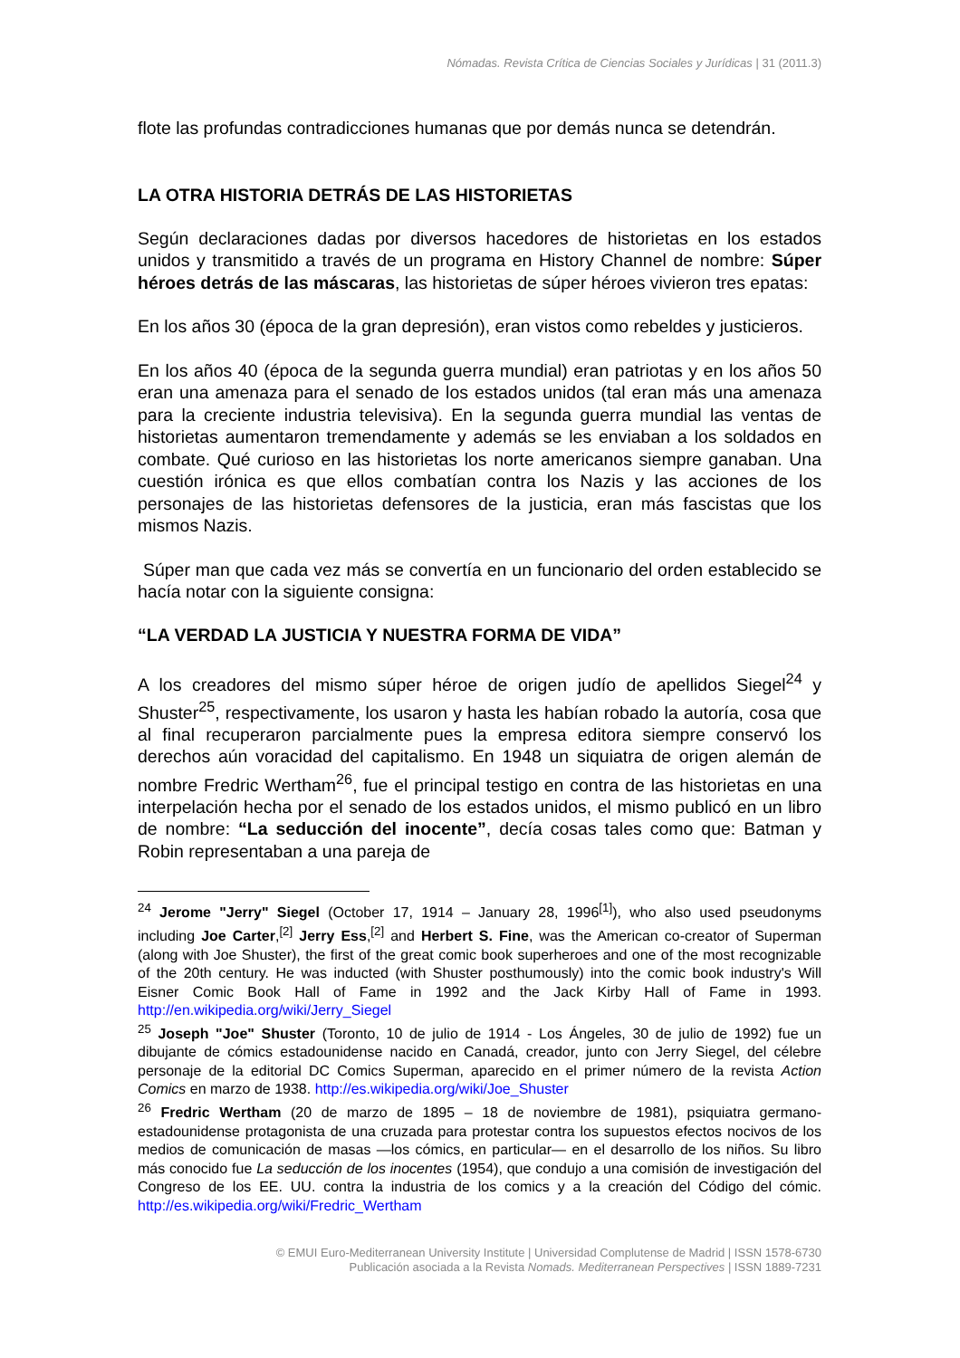Nómadas. Revista Crítica de Ciencias Sociales y Jurídicas | 31 (2011.3)
flote las profundas contradicciones humanas que por demás nunca se detendrán.
LA OTRA HISTORIA DETRÁS DE LAS HISTORIETAS
Según declaraciones dadas por diversos hacedores de historietas en los estados unidos y transmitido a través de un programa en History Channel de nombre: Súper héroes detrás de las máscaras, las historietas de súper héroes vivieron tres epatas:
En los años 30 (época de la gran depresión), eran vistos como rebeldes y justicieros.
En los años 40 (época de la segunda guerra mundial) eran patriotas y en los años 50 eran una amenaza para el senado de los estados unidos (tal eran más una amenaza para la creciente industria televisiva). En la segunda guerra mundial las ventas de historietas aumentaron tremendamente y además se les enviaban a los soldados en combate. Qué curioso en las historietas los norte americanos siempre ganaban. Una cuestión irónica es que ellos combatían contra los Nazis y las acciones de los personajes de las historietas defensores de la justicia, eran más fascistas que los mismos Nazis.
Súper man que cada vez más se convertía en un funcionario del orden establecido se hacía notar con la siguiente consigna:
“LA VERDAD LA JUSTICIA Y NUESTRA FORMA DE VIDA”
A los creadores del mismo súper héroe de origen judío de apellidos Siegel<sup>24</sup> y Shuster<sup>25</sup>, respectivamente, los usaron y hasta les habían robado la autoría, cosa que al final recuperaron parcialmente pues la empresa editora siempre conservó los derechos aún voracidad del capitalismo. En 1948 un siquiatra de origen alemán de nombre Fredric Wertham<sup>26</sup>, fue el principal testigo en contra de las historietas en una interpelación hecha por el senado de los estados unidos, el mismo publicó en un libro de nombre: “La seducción del inocente”, decía cosas tales como que: Batman y Robin representaban a una pareja de
<sup>24</sup> Jerome "Jerry" Siegel (October 17, 1914 – January 28, 1996<sup>[1]</sup>), who also used pseudonyms including Joe Carter,<sup>[2]</sup> Jerry Ess,<sup>[2]</sup> and Herbert S. Fine, was the American co-creator of Superman (along with Joe Shuster), the first of the great comic book superheroes and one of the most recognizable of the 20th century. He was inducted (with Shuster posthumously) into the comic book industry's Will Eisner Comic Book Hall of Fame in 1992 and the Jack Kirby Hall of Fame in 1993. http://en.wikipedia.org/wiki/Jerry_Siegel
<sup>25</sup> Joseph "Joe" Shuster (Toronto, 10 de julio de 1914 - Los Ángeles, 30 de julio de 1992) fue un dibujante de cómics estadounidense nacido en Canadá, creador, junto con Jerry Siegel, del célebre personaje de la editorial DC Comics Superman, aparecido en el primer número de la revista Action Comics en marzo de 1938. http://es.wikipedia.org/wiki/Joe_Shuster
<sup>26</sup> Fredric Wertham (20 de marzo de 1895 – 18 de noviembre de 1981), psiquiatra germano-estadounidense protagonista de una cruzada para protestar contra los supuestos efectos nocivos de los medios de comunicación de masas —los cómics, en particular— en el desarrollo de los niños. Su libro más conocido fue La seducción de los inocentes (1954), que condujo a una comisión de investigación del Congreso de los EE. UU. contra la industria de los comics y a la creación del Código del cómic. http://es.wikipedia.org/wiki/Fredric_Wertham
© EMUI Euro-Mediterranean University Institute | Universidad Complutense de Madrid | ISSN 1578-6730
Publicación asociada a la Revista Nomads. Mediterranean Perspectives | ISSN 1889-7231